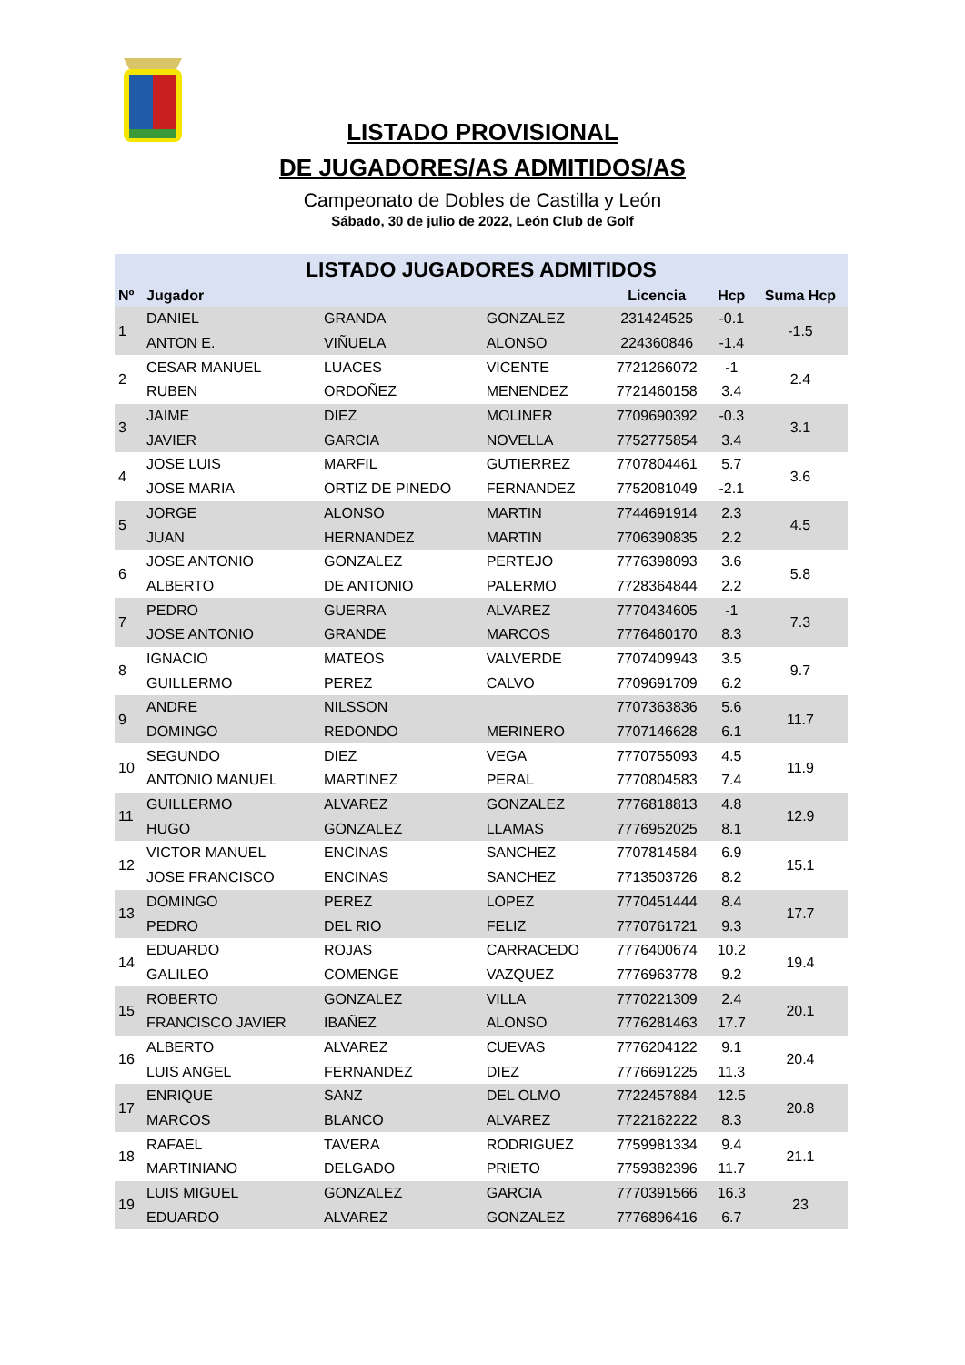LISTADO PROVISIONAL
DE JUGADORES/AS ADMITIDOS/AS
Campeonato de Dobles de Castilla y León
Sábado, 30 de julio de 2022, León Club de Golf
| LISTADO JUGADORES ADMITIDOS | | | | | | |
| Nº | Jugador | | | Licencia | Hcp | Suma Hcp |
| 1 | DANIEL | GRANDA | GONZALEZ | 231424525 | -0.1 | -1.5 |
| | ANTON E. | VIÑUELA | ALONSO | 224360846 | -1.4 | |
| 2 | CESAR MANUEL | LUACES | VICENTE | 7721266072 | -1 | 2.4 |
| | RUBEN | ORDOÑEZ | MENENDEZ | 7721460158 | 3.4 | |
| 3 | JAIME | DIEZ | MOLINER | 7709690392 | -0.3 | 3.1 |
| | JAVIER | GARCIA | NOVELLA | 7752775854 | 3.4 | |
| 4 | JOSE LUIS | MARFIL | GUTIERREZ | 7707804461 | 5.7 | 3.6 |
| | JOSE MARIA | ORTIZ DE PINEDO | FERNANDEZ | 7752081049 | -2.1 | |
| 5 | JORGE | ALONSO | MARTIN | 7744691914 | 2.3 | 4.5 |
| | JUAN | HERNANDEZ | MARTIN | 7706390835 | 2.2 | |
| 6 | JOSE ANTONIO | GONZALEZ | PERTEJO | 7776398093 | 3.6 | 5.8 |
| | ALBERTO | DE ANTONIO | PALERMO | 7728364844 | 2.2 | |
| 7 | PEDRO | GUERRA | ALVAREZ | 7770434605 | -1 | 7.3 |
| | JOSE ANTONIO | GRANDE | MARCOS | 7776460170 | 8.3 | |
| 8 | IGNACIO | MATEOS | VALVERDE | 7707409943 | 3.5 | 9.7 |
| | GUILLERMO | PEREZ | CALVO | 7709691709 | 6.2 | |
| 9 | ANDRE | NILSSON | | 7707363836 | 5.6 | 11.7 |
| | DOMINGO | REDONDO | MERINERO | 7707146628 | 6.1 | |
| 10 | SEGUNDO | DIEZ | VEGA | 7770755093 | 4.5 | 11.9 |
| | ANTONIO MANUEL | MARTINEZ | PERAL | 7770804583 | 7.4 | |
| 11 | GUILLERMO | ALVAREZ | GONZALEZ | 7776818813 | 4.8 | 12.9 |
| | HUGO | GONZALEZ | LLAMAS | 7776952025 | 8.1 | |
| 12 | VICTOR MANUEL | ENCINAS | SANCHEZ | 7707814584 | 6.9 | 15.1 |
| | JOSE FRANCISCO | ENCINAS | SANCHEZ | 7713503726 | 8.2 | |
| 13 | DOMINGO | PEREZ | LOPEZ | 7770451444 | 8.4 | 17.7 |
| | PEDRO | DEL RIO | FELIZ | 7770761721 | 9.3 | |
| 14 | EDUARDO | ROJAS | CARRACEDO | 7776400674 | 10.2 | 19.4 |
| | GALILEO | COMENGE | VAZQUEZ | 7776963778 | 9.2 | |
| 15 | ROBERTO | GONZALEZ | VILLA | 7770221309 | 2.4 | 20.1 |
| | FRANCISCO JAVIER | IBAÑEZ | ALONSO | 7776281463 | 17.7 | |
| 16 | ALBERTO | ALVAREZ | CUEVAS | 7776204122 | 9.1 | 20.4 |
| | LUIS ANGEL | FERNANDEZ | DIEZ | 7776691225 | 11.3 | |
| 17 | ENRIQUE | SANZ | DEL OLMO | 7722457884 | 12.5 | 20.8 |
| | MARCOS | BLANCO | ALVAREZ | 7722162222 | 8.3 | |
| 18 | RAFAEL | TAVERA | RODRIGUEZ | 7759981334 | 9.4 | 21.1 |
| | MARTINIANO | DELGADO | PRIETO | 7759382396 | 11.7 | |
| 19 | LUIS MIGUEL | GONZALEZ | GARCIA | 7770391566 | 16.3 | 23 |
| | EDUARDO | ALVAREZ | GONZALEZ | 7776896416 | 6.7 | |